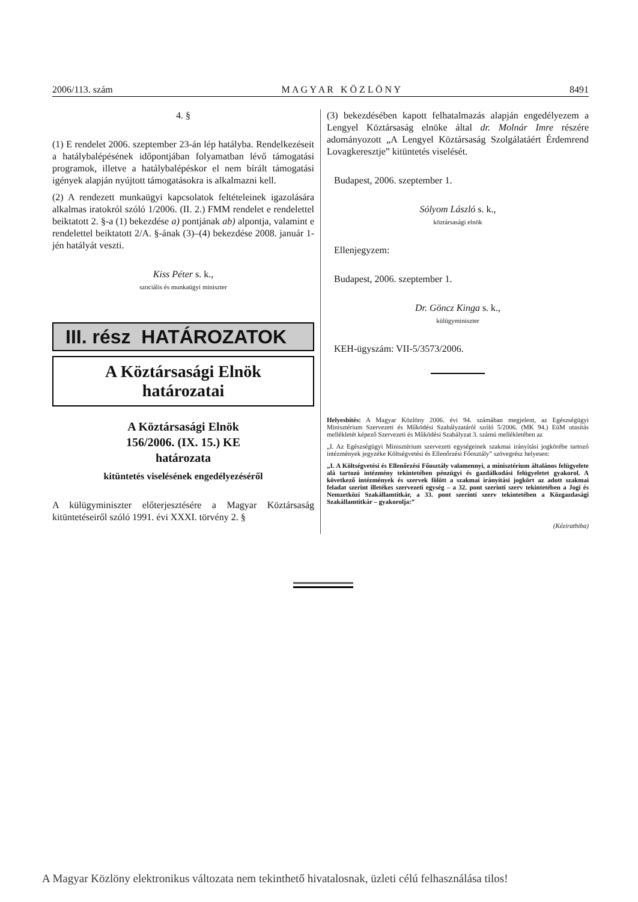2006/113. szám M A G Y A R K Ö Z L Ö N Y 8491
4. §
(1) E rendelet 2006. szeptember 23-án lép hatályba. Rendelkezéseit a hatálybalépésének időpontjában folyamatban lévő támogatási programok, illetve a hatálybalépéskor el nem bírált támogatási igények alapján nyújtott támogatásokra is alkalmazni kell.
(2) A rendezett munkaügyi kapcsolatok feltételeinek igazolására alkalmas iratokról szóló 1/2006. (II. 2.) FMM rendelet e rendelettel beiktatott 2. §-a (1) bekezdése a) pontjának ab) alpontja, valamint e rendelettel beiktatott 2/A. §-ának (3)–(4) bekezdése 2008. január 1-jén hatályát veszti.
Kiss Péter s. k.,
szociális és munkaügyi miniszter
III. rész HATÁROZATOK
A Köztársasági Elnök
határozatai
A Köztársasági Elnök
156/2006. (IX. 15.) KE
határozata
kitüntetés viselésének engedélyezéséről
A külügyminiszter előterjesztésére a Magyar Köztársaság kitüntetéseiről szóló 1991. évi XXXI. törvény 2. §
(3) bekezdésében kapott felhatalmazás alapján engedélyezem a Lengyel Köztársaság elnöke által dr. Molnár Imre részére adományozott „A Lengyel Köztársaság Szolgálatáért Érdemrend Lovagkeresztje” kitüntetés viselését.
Budapest, 2006. szeptember 1.
Sólyom László s. k.,
köztársasági elnök
Ellenjegyzem:
Budapest, 2006. szeptember 1.
Dr. Göncz Kinga s. k.,
külügyminiszter
KEH-ügyszám: VII-5/3573/2006.
Helyesbítés: A Magyar Közlöny 2006. évi 94. számában megjelent, az Egészségügyi Minisztérium Szervezeti és Működési Szabályzatáról szóló 5/2006. (MK 94.) EüM utasítás mellékletét képező Szervezeti és Működési Szabályzat 3. számú mellékletében az
„I. Az Egészségügyi Minisztérium szervezeti egységeinek szakmai irányítási jogkörébe tartozó intézmények jegyzéke Költségvetési és Ellenőrzési Főosztály” szövegrész helyesen:
„I. A Költségvetési és Ellenőrzési Főosztály valamennyi, a minisztérium általános felügyelete alá tartozó intézmény tekintetében pénzügyi és gazdálkodási felügyeletet gyakorol. A következő intézmények és szervek fölött a szakmai irányítási jogkört az adott szakmai feladat szerint illetékes szervezeti egység – a 32. pont szerinti szerv tekintetében a Jogi és Nemzetközi Szakállamtitkár, a 33. pont szerinti szerv tekintetében a Közgazdasági Szakállamtitkár – gyakorolja:”
(Kézirathiba)
A Magyar Közlöny elektronikus változata nem tekinthető hivatalosnak, üzleti célú felhasználása tilos!